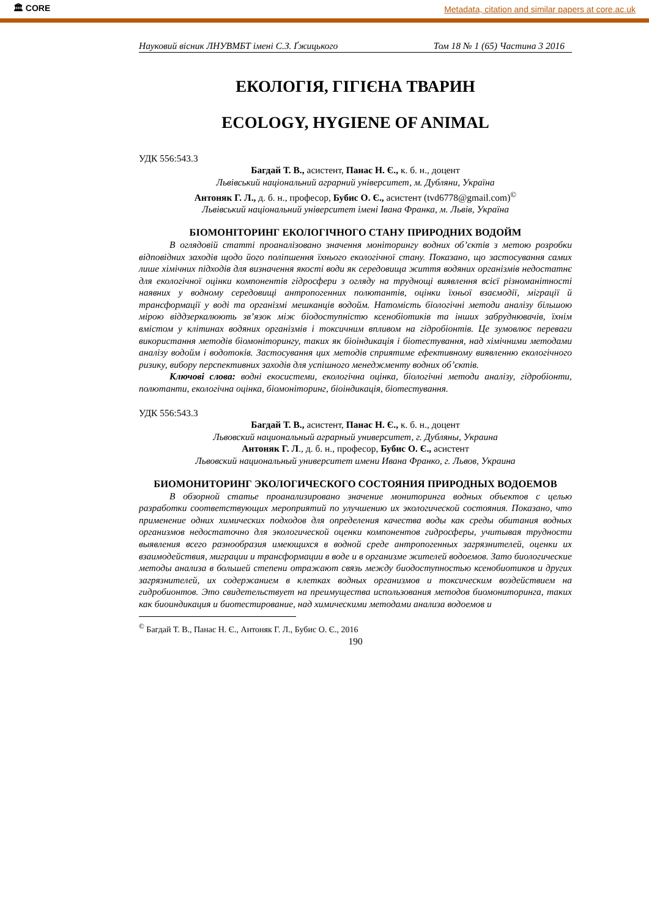🏛 CORE Metadata, citation and similar papers at core.ac.uk
Науковий вісник ЛНУВМБТ імені С.З. Ґжицького Том 18 № 1 (65) Частина 3 2016
ЕКОЛОГІЯ, ГІГІЄНА ТВАРИН
ECOLOGY, HYGIENE OF ANIMAL
УДК 556:543.3
Багдай Т. В., асистент, Панас Н. Є., к. б. н., доцент
Львівський національний аграрний університет, м. Дубляни, Україна
Антоняк Г. Л., д. б. н., професор, Бубис О. Є., асистент (tvd6778@gmail.com)<sup>©</sup>
Львівський національний університет імені Івана Франка, м. Львів, Україна
БІОМОНІТОРИНГ ЕКОЛОГІЧНОГО СТАНУ ПРИРОДНИХ ВОДОЙМ
В оглядовій статті проаналізовано значення моніторингу водних об’єктів з метою розробки відповідних заходів щодо його поліпшення їхнього екологічної стану. Показано, що застосування самих лише хімічних підходів для визначення якості води як середовища життя водяних організмів недостатнє для екологічної оцінки компонентів гідросфери з огляду на труднощі виявлення всієї різноманітності наявних у водному середовищі антропогенних полютантів, оцінки їхньої взаємодії, міграції й трансформації у воді та організмі мешканців водойм. Натомість біологічні методи аналізу більшою мірою віддзеркалюють зв’язок між біодоступністю ксенобіотиків та інших забруднювачів, їхнім вмістом у клітинах водяних організмів і токсичним впливом на гідробіонтів. Це зумовлює переваги використання методів біомоніторингу, таких як біоіндикація і біотестування, над хімічними методами аналізу водойм і водотоків. Застосування цих методів сприятиме ефективному виявленню екологічного ризику, вибору перспективних заходів для успішного менеджменту водних об’єктів.
Ключові слова: водні екосистеми, екологічна оцінка, біологічні методи аналізу, гідробіонти, полютанти, екологічна оцінка, біомоніторинг, біоіндикація, біотестування.
УДК 556:543.3
Багдай Т. В., асистент, Панас Н. Є., к. б. н., доцент
Львовский национальный аграрный университет, г. Дубляны, Украина
Антоняк Г. Л., д. б. н., професор, Бубис О. Є., асистент
Львовский национальный университет имени Ивана Франко, г. Львов, Украина
БИОМОНИТОРИНГ ЭКОЛОГИЧЕСКОГО СОСТОЯНИЯ ПРИРОДНЫХ ВОДОЕМОВ
В обзорной статье проанализировано значение мониторинга водных объектов с целью разработки соответствующих мероприятий по улучшению их экологической состояния. Показано, что применение одних химических подходов для определения качества воды как среды обитания водных организмов недостаточно для экологической оценки компонентов гидросферы, учитывая трудности выявления всего разнообразия имеющихся в водной среде антропогенных загрязнителей, оценки их взаимодействия, миграции и трансформации в воде и в организме жителей водоемов. Зато биологические методы анализа в большей степени отражают связь между биодоступностью ксенобиотиков и других загрязнителей, их содержанием в клетках водных организмов и токсическим воздействием на гидробионтов. Это свидетельствует на преимущества использования методов биомониторинга, таких как биоиндикация и биотестирование, над химическими методами анализа водоемов и
<sup>©</sup> Багдай Т. В., Панас Н. Є., Антоняк Г. Л., Бубис О. Є., 2016
190